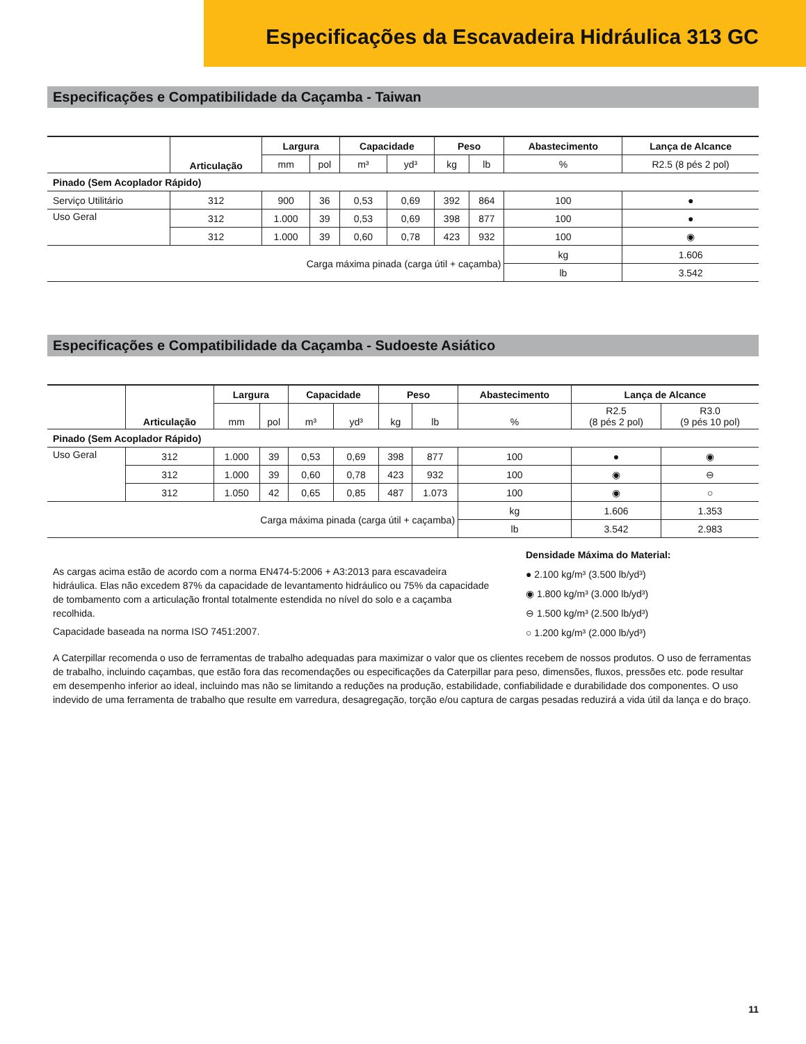Especificações da Escavadeira Hidráulica 313 GC
Especificações e Compatibilidade da Caçamba - Taiwan
| | Articulação | Largura | | Capacidade | | Peso | | Abastecimento | Lança de Alcance |
| --- | --- | --- | --- | --- | --- | --- | --- | --- | --- |
| | | mm | pol | m³ | yd³ | kg | lb | % | R2.5 (8 pés 2 pol) |
| Pinado (Sem Acoplador Rápido) | | | | | | | | | |
| Serviço Utilitário | 312 | 900 | 36 | 0,53 | 0,69 | 392 | 864 | 100 | ● |
| Uso Geral | 312 | 1.000 | 39 | 0,53 | 0,69 | 398 | 877 | 100 | ● |
| | 312 | 1.000 | 39 | 0,60 | 0,78 | 423 | 932 | 100 | ◉ |
| Carga máxima pinada (carga útil + caçamba) | | | | | | | | kg | 1.606 |
| | | | | | | | | lb | 3.542 |
Especificações e Compatibilidade da Caçamba - Sudoeste Asiático
| | Articulação | Largura | | Capacidade | | Peso | | Abastecimento | Lança de Alcance | |
| --- | --- | --- | --- | --- | --- | --- | --- | --- | --- | --- |
| | | mm | pol | m³ | yd³ | kg | lb | % | R2.5 (8 pés 2 pol) | R3.0 (9 pés 10 pol) |
| Pinado (Sem Acoplador Rápido) | | | | | | | | | | |
| Uso Geral | 312 | 1.000 | 39 | 0,53 | 0,69 | 398 | 877 | 100 | ● | ◉ |
| | 312 | 1.000 | 39 | 0,60 | 0,78 | 423 | 932 | 100 | ◉ | ⊖ |
| | 312 | 1.050 | 42 | 0,65 | 0,85 | 487 | 1.073 | 100 | ◉ | ○ |
| Carga máxima pinada (carga útil + caçamba) | | | | | | | | kg | 1.606 | 1.353 |
| | | | | | | | | lb | 3.542 | 2.983 |
As cargas acima estão de acordo com a norma EN474-5:2006 + A3:2013 para escavadeira hidráulica. Elas não excedem 87% da capacidade de levantamento hidráulico ou 75% da capacidade de tombamento com a articulação frontal totalmente estendida no nível do solo e a caçamba recolhida.
Capacidade baseada na norma ISO 7451:2007.
Densidade Máxima do Material:
● 2.100 kg/m³ (3.500 lb/yd³)
◉ 1.800 kg/m³ (3.000 lb/yd³)
⊖ 1.500 kg/m³ (2.500 lb/yd³)
○ 1.200 kg/m³ (2.000 lb/yd³)
A Caterpillar recomenda o uso de ferramentas de trabalho adequadas para maximizar o valor que os clientes recebem de nossos produtos. O uso de ferramentas de trabalho, incluindo caçambas, que estão fora das recomendações ou especificações da Caterpillar para peso, dimensões, fluxos, pressões etc. pode resultar em desempenho inferior ao ideal, incluindo mas não se limitando a reduções na produção, estabilidade, confiabilidade e durabilidade dos componentes. O uso indevido de uma ferramenta de trabalho que resulte em varredura, desagregação, torção e/ou captura de cargas pesadas reduzirá a vida útil da lança e do braço.
11